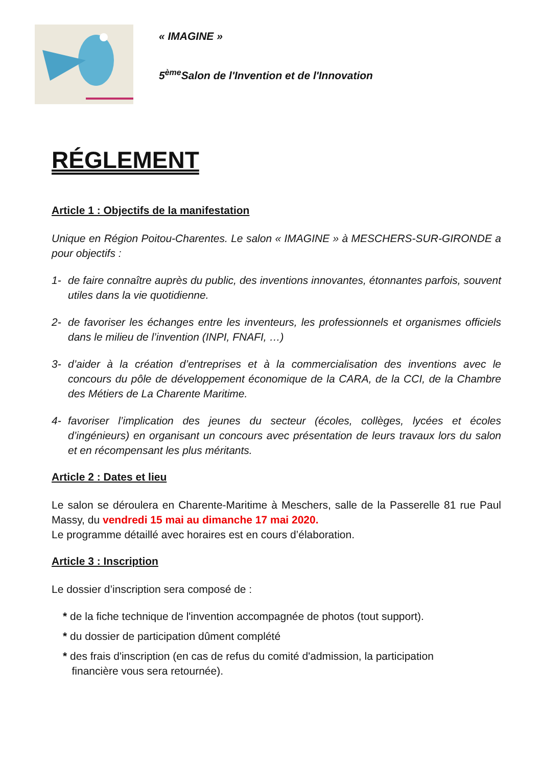« IMAGINE »
5<sup>ème</sup>Salon de l'Invention et de l'Innovation
RÉGLEMENT
Article 1 : Objectifs de la manifestation
Unique en Région Poitou-Charentes. Le salon « IMAGINE » à MESCHERS-SUR-GIRONDE a pour objectifs :
1- de faire connaître auprès du public, des inventions innovantes, étonnantes parfois, souvent utiles dans la vie quotidienne.
2- de favoriser les échanges entre les inventeurs, les professionnels et organismes officiels dans le milieu de l’invention (INPI, FNAFI, …)
3- d’aider à la création d’entreprises et à la commercialisation des inventions avec le concours du pôle de développement économique de la CARA, de la CCI, de la Chambre des Métiers de La Charente Maritime.
4- favoriser l’implication des jeunes du secteur (écoles, collèges, lycées et écoles d’ingénieurs) en organisant un concours avec présentation de leurs travaux lors du salon et en récompensant les plus méritants.
Article 2 : Dates et lieu
Le salon se déroulera en Charente-Maritime à Meschers, salle de la Passerelle 81 rue Paul Massy, du vendredi 15 mai au dimanche 17 mai 2020.
Le programme détaillé avec horaires est en cours d’élaboration.
Article 3 : Inscription
Le dossier d’inscription sera composé de :
* de la fiche technique de l'invention accompagnée de photos (tout support).
* du dossier de participation dûment complété
* des frais d'inscription (en cas de refus du comité d'admission, la participation
financière vous sera retournée).